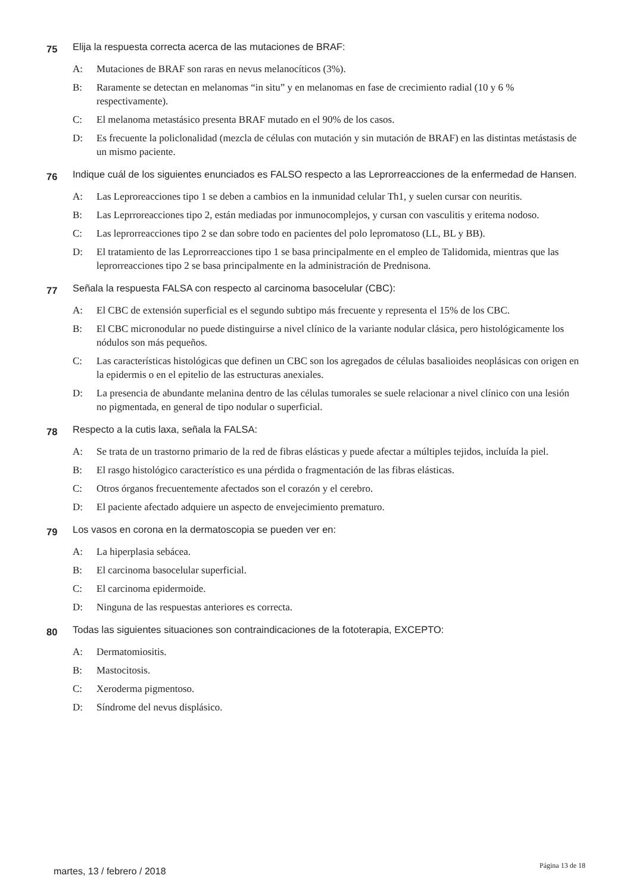75 Elija la respuesta correcta acerca de las mutaciones de BRAF:
A: Mutaciones de BRAF son raras en nevus melanocíticos (3%).
B: Raramente se detectan en melanomas “in situ” y en melanomas en fase de crecimiento radial (10 y 6 % respectivamente).
C: El melanoma metastásico presenta BRAF mutado en el 90% de los casos.
D: Es frecuente la policlonalidad (mezcla de células con mutación y sin mutación de BRAF) en las distintas metástasis de un mismo paciente.
76 Indique cuál de los siguientes enunciados es FALSO respecto a las Leprorreacciones de la enfermedad de Hansen.
A: Las Leproreacciones tipo 1 se deben a cambios en la inmunidad celular Th1, y suelen cursar con neuritis.
B: Las Leprroreacciones tipo 2, están mediadas por inmunocomplejos, y cursan con vasculitis y eritema nodoso.
C: Las leprorreacciones tipo 2 se dan sobre todo en pacientes del polo lepromatoso (LL, BL y BB).
D: El tratamiento de las Leprorreacciones tipo 1 se basa principalmente en el empleo de Talidomida, mientras que las leprorreacciones tipo 2 se basa principalmente en la administración de Prednisona.
77 Señala la respuesta FALSA con respecto al carcinoma basocelular (CBC):
A: El CBC de extensión superficial es el segundo subtipo más frecuente y representa el 15% de los CBC.
B: El CBC micronodular no puede distinguirse a nivel clínico de la variante nodular clásica, pero histológicamente los nódulos son más pequeños.
C: Las características histológicas que definen un CBC son los agregados de células basalioides neoplásicas con origen en la epidermis o en el epitelio de las estructuras anexiales.
D: La presencia de abundante melanina dentro de las células tumorales se suele relacionar a nivel clínico con una lesión no pigmentada, en general de tipo nodular o superficial.
78 Respecto a la cutis laxa, señala la FALSA:
A: Se trata de un trastorno primario de la red de fibras elásticas y puede afectar a múltiples tejidos, incluída la piel.
B: El rasgo histológico característico es una pérdida o fragmentación de las fibras elásticas.
C: Otros órganos frecuentemente afectados son el corazón y el cerebro.
D: El paciente afectado adquiere un aspecto de envejecimiento prematuro.
79 Los vasos en corona en la dermatoscopia se pueden ver en:
A: La hiperplasia sebácea.
B: El carcinoma basocelular superficial.
C: El carcinoma epidermoide.
D: Ninguna de las respuestas anteriores es correcta.
80 Todas las siguientes situaciones son contraindicaciones de la fototerapia, EXCEPTO:
A: Dermatomiositis.
B: Mastocitosis.
C: Xeroderma pigmentoso.
D: Síndrome del nevus displásico.
martes, 13 / febrero / 2018 Página 13 de 18